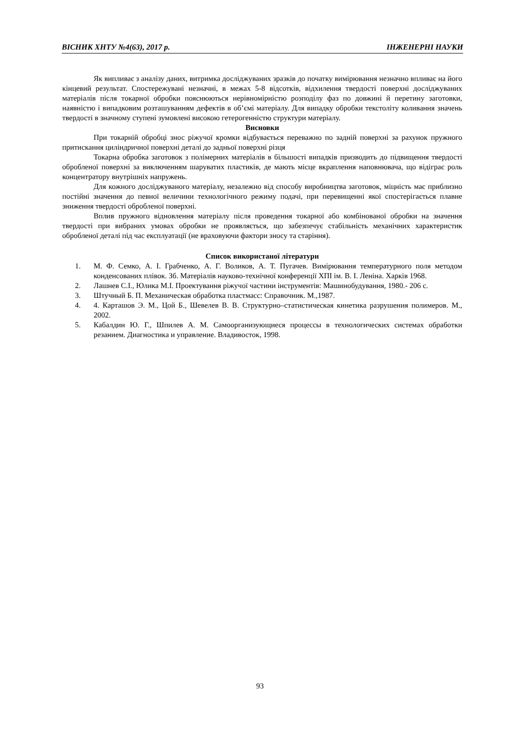ВІСНИК ХНТУ №4(63), 2017 р. ІНЖЕНЕРНІ НАУКИ
Як випливає з аналізу даних, витримка досліджуваних зразків до початку вимірювання незначно впливає на його кінцевий результат. Спостережувані незначні, в межах 5-8 відсотків, відхилення твердості поверхні досліджуваних матеріалів після токарної обробки пояснюються нерівномірністю розподілу фаз по довжині й перетину заготовки, наявністю і випадковим розташуванням дефектів в об’ємі матеріалу. Для випадку обробки текстоліту коливання значень твердості в значному ступені зумовлені високою гетерогенністю структури матеріалу.
Висновки
При токарній обробці знос ріжучої кромки відбувається переважно по задній поверхні за рахунок пружного притискання циліндричної поверхні деталі до задньої поверхні різця
Токарна обробка заготовок з полімерних матеріалів в більшості випадків призводить до підвищення твердості обробленої поверхні за виключенням шаруватих пластиків, де мають місце вкраплення наповнювача, що відіграє роль концентратору внутрішніх напружень.
Для кожного досліджуваного матеріалу, незалежно від способу виробництва заготовок, міцність має приблизно постійні значення до певної величини технологічного режиму подачі, при перевищенні якої спостерігається плавне зниження твердості обробленої поверхні.
Вплив пружного відновлення матеріалу після проведення токарної або комбінованої обробки на значення твердості при вибраних умовах обробки не проявляється, що забезпечує стабільність механічних характеристик обробленої деталі під час експлуатації (не враховуючи фактори зносу та старіння).
Список використаної літератури
1. М. Ф. Семко, А. І. Грабченко, А. Г. Воликов, А. Т. Пугачев. Вимірювання температурного поля методом конденсованих плівок. Зб. Матеріалів науково-технічної конференції ХПІ ім. В. І. Леніна. Харків 1968.
2. Лашнев С.І., Юлика М.І. Проектування ріжучої частини інструментів: Машинобудування, 1980.- 206 с.
3. Штучный Б. П. Механическая обработка пластмасс: Справочник. М.,1987.
4. 4. Карташов Э. М., Цой Б., Шевелев В. В. Структурно–статистическая кинетика разрушения полимеров. М., 2002.
5. Кабалдин Ю. Г., Шпилев А. М. Самоорганизующиеся процессы в технологических системах обработки резанием. Диагностика и управление. Владивосток, 1998.
93